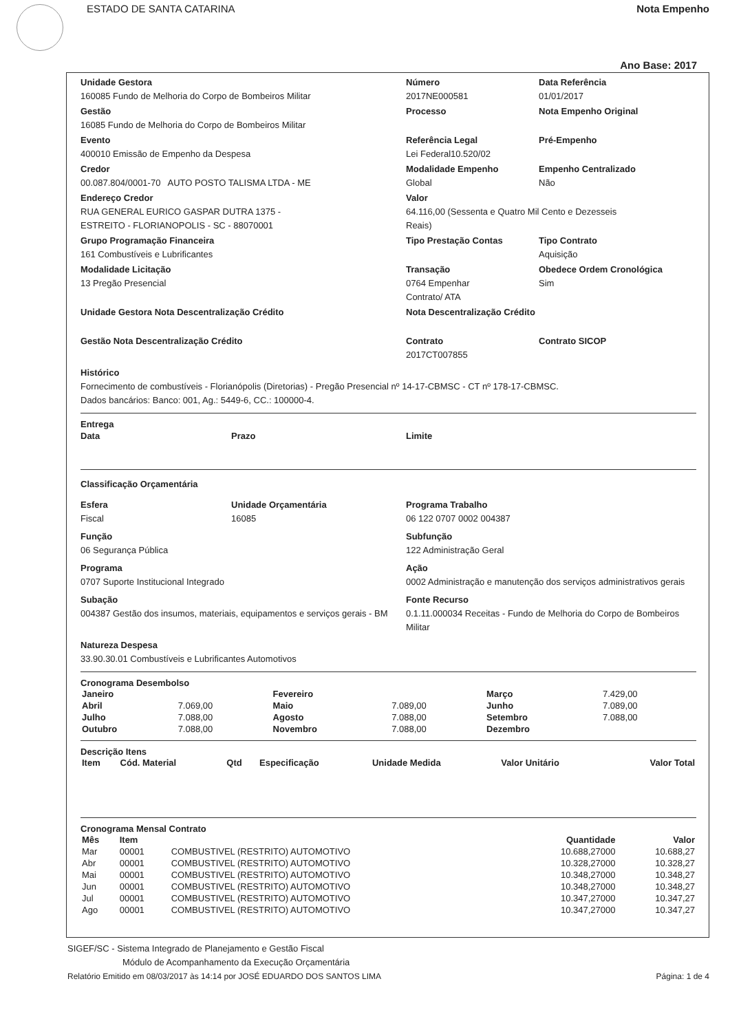ESTADO DE SANTA CATARINA Nota Empenho
Ano Base: 2017
Unidade Gestora
160085 Fundo de Melhoria do Corpo de Bombeiros Militar
Número
2017NE000581
Data Referência
01/01/2017
Gestão
16085 Fundo de Melhoria do Corpo de Bombeiros Militar
Processo
Nota Empenho Original
Evento
400010 Emissão de Empenho da Despesa
Referência Legal
Lei Federal10.520/02
Pré-Empenho
Credor
00.087.804/0001-70 AUTO POSTO TALISMA LTDA - ME
Modalidade Empenho
Global
Empenho Centralizado
Não
Endereço Credor
RUA GENERAL EURICO GASPAR DUTRA 1375 -
ESTREITO - FLORIANOPOLIS - SC - 88070001
Valor
64.116,00 (Sessenta e Quatro Mil Cento e Dezesseis
Reais)
Grupo Programação Financeira
161 Combustíveis e Lubrificantes
Tipo Prestação Contas
Tipo Contrato
Aquisição
Modalidade Licitação
13 Pregão Presencial
Transação
0764 Empenhar
Contrato/ ATA
Obedece Ordem Cronológica
Sim
Unidade Gestora Nota Descentralização Crédito
Nota Descentralização Crédito
Gestão Nota Descentralização Crédito
Contrato
2017CT007855
Contrato SICOP
Histórico
Fornecimento de combustíveis - Florianópolis (Diretorias) - Pregão Presencial nº 14-17-CBMSC - CT nº 178-17-CBMSC.
Dados bancários: Banco: 001, Ag.: 5449-6, CC.: 100000-4.
Entrega
Data Prazo Limite
Classificação Orçamentária
Esfera
Fiscal
Unidade Orçamentária
16085
Programa Trabalho
06 122 0707 0002 004387
Função
06 Segurança Pública
Subfunção
122 Administração Geral
Programa
0707 Suporte Institucional Integrado
Ação
0002 Administração e manutenção dos serviços administrativos gerais
Subação
004387 Gestão dos insumos, materiais, equipamentos e serviços gerais - BM
Fonte Recurso
0.1.11.000034 Receitas - Fundo de Melhoria do Corpo de Bombeiros Militar
Natureza Despesa
33.90.30.01 Combustíveis e Lubrificantes Automotivos
Cronograma Desembolso
| Janeiro | | Fevereiro | | Março | 7.429,00 |
| Abril | 7.069,00 | Maio | 7.089,00 | Junho | 7.089,00 |
| Julho | 7.088,00 | Agosto | 7.088,00 | Setembro | 7.088,00 |
| Outubro | 7.088,00 | Novembro | 7.088,00 | Dezembro | |
Descrição Itens
| Item | Cód. Material | Qtd | Especificação | Unidade Medida | Valor Unitário | Valor Total |
| --- | --- | --- | --- | --- | --- | --- |
Cronograma Mensal Contrato
| Mês | Item | | Quantidade | Valor |
| --- | --- | --- | --- | --- |
| Mar | 00001 | COMBUSTIVEL (RESTRITO) AUTOMOTIVO | 10.688,27000 | 10.688,27 |
| Abr | 00001 | COMBUSTIVEL (RESTRITO) AUTOMOTIVO | 10.328,27000 | 10.328,27 |
| Mai | 00001 | COMBUSTIVEL (RESTRITO) AUTOMOTIVO | 10.348,27000 | 10.348,27 |
| Jun | 00001 | COMBUSTIVEL (RESTRITO) AUTOMOTIVO | 10.348,27000 | 10.348,27 |
| Jul | 00001 | COMBUSTIVEL (RESTRITO) AUTOMOTIVO | 10.347,27000 | 10.347,27 |
| Ago | 00001 | COMBUSTIVEL (RESTRITO) AUTOMOTIVO | 10.347,27000 | 10.347,27 |
SIGEF/SC - Sistema Integrado de Planejamento e Gestão Fiscal
Módulo de Acompanhamento da Execução Orçamentária
Relatório Emitido em 08/03/2017 às 14:14 por JOSÉ EDUARDO DOS SANTOS LIMA Página: 1 de 4